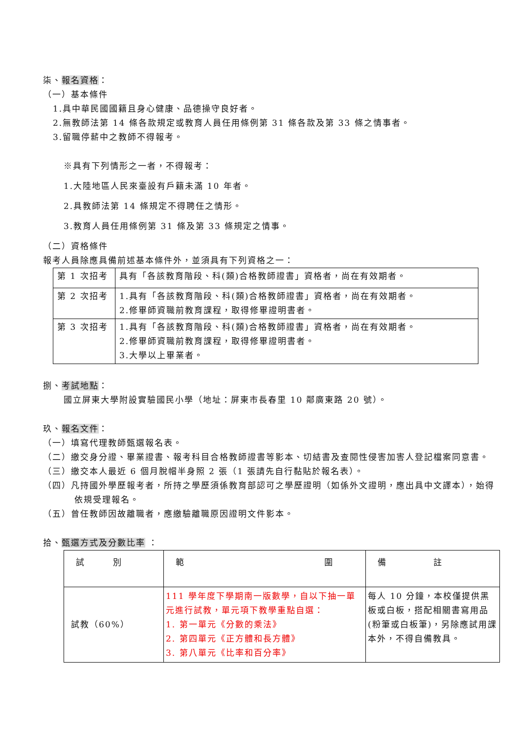柒、報名資格：
（一）基本條件
1.具中華民國國籍且身心健康、品德操守良好者。
2.無教師法第 14 條各款規定或教育人員任用條例第 31 條各款及第 33 條之情事者。
3.留職停薪中之教師不得報考。
※具有下列情形之一者，不得報考：
1.大陸地區人民來臺設有戶籍未滿 10 年者。
2.具教師法第 14 條規定不得聘任之情形。
3.教育人員任用條例第 31 條及第 33 條規定之情事。
（二）資格條件
報考人員除應具備前述基本條件外，並須具有下列資格之一：
| 第 1 次招考 | 具有「各該教育階段、科(類)合格教師證書」資格者，尚在有效期者。 |
| 第 2 次招考 | 1.具有「各該教育階段、科(類)合格教師證書」資格者，尚在有效期者。 2.修畢師資職前教育課程，取得修畢證明書者。 |
| 第 3 次招考 | 1.具有「各該教育階段、科(類)合格教師證書」資格者，尚在有效期者。 2.修畢師資職前教育課程，取得修畢證明書者。 3.大學以上畢業者。 |
捌、考試地點：
國立屏東大學附設實驗國民小學（地址：屏東市長春里 10 鄰廣東路 20 號）。
玖、報名文件：
（一）填寫代理教師甄選報名表。
（二）繳交身分證、畢業證書、報考科目合格教師證書等影本、切結書及查閱性侵害加害人登記檔案同意書。
（三）繳交本人最近 6 個月脫帽半身照 2 張（1 張請先自行黏貼於報名表）。
（四）凡持國外學歷報考者，所持之學歷須係教育部認可之學歷證明（如係外文證明，應出具中文譯本），始得依規受理報名。
（五）曾任教師因故離職者，應繳驗離職原因證明文件影本。
拾、甄選方式及分數比率 ：
| 試 別 | 範 圍 | 備 註 |
| 試教（60%） | 111 學年度下學期南一版數學，自以下抽一單元進行試教，單元項下教學重點自選： 1. 第一單元《分數的乘法》 2. 第四單元《正方體和長方體》 3. 第八單元《比率和百分率》 | 每人 10 分鐘，本校僅提供黑板或白板，搭配相關書寫用品(粉筆或白板筆)，另除應試用課本外，不得自備教具。 |